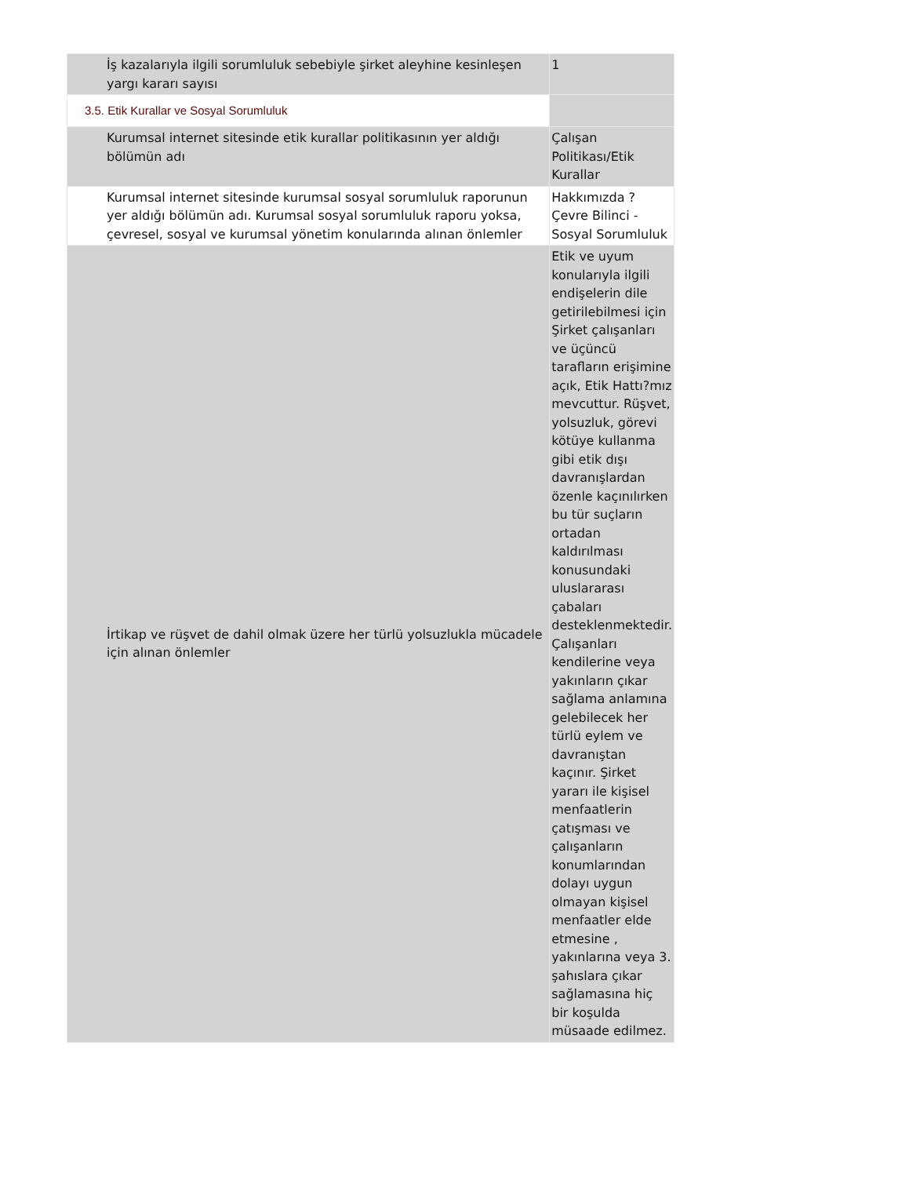| İş kazalarıyla ilgili sorumluluk sebebiyle şirket aleyhine kesinleşen yargı kararı sayısı | 1 |
| 3.5. Etik Kurallar ve Sosyal Sorumluluk | |
| Kurumsal internet sitesinde etik kurallar politikasının yer aldığı bölümün adı | Çalışan Politikası/Etik Kurallar |
| Kurumsal internet sitesinde kurumsal sosyal sorumluluk raporunun yer aldığı bölümün adı. Kurumsal sosyal sorumluluk raporu yoksa, çevresel, sosyal ve kurumsal yönetim konularında alınan önlemler | Hakkımızda ? Çevre Bilinci - Sosyal Sorumluluk |
| İrtikap ve rüşvet de dahil olmak üzere her türlü yolsuzlukla mücadele için alınan önlemler | Etik ve uyum konularıyla ilgili endişelerin dile getirilebilmesi için Şirket çalışanları ve üçüncü tarafların erişimine açık, Etik Hattı?mız mevcuttur. Rüşvet, yolsuzluk, görevi kötüye kullanma gibi etik dışı davranışlardan özenle kaçınılırken bu tür suçların ortadan kaldırılması konusundaki uluslararası çabaları desteklenmektedir. Çalışanları kendilerine veya yakınların çıkar sağlama anlamına gelebilecek her türlü eylem ve davranıştan kaçınır. Şirket yararı ile kişisel menfaatlerin çatışması ve çalışanların konumlarından dolayı uygun olmayan kişisel menfaatler elde etmesine , yakınlarına veya 3. şahıslara çıkar sağlamasına hiç bir koşulda müsaade edilmez. |